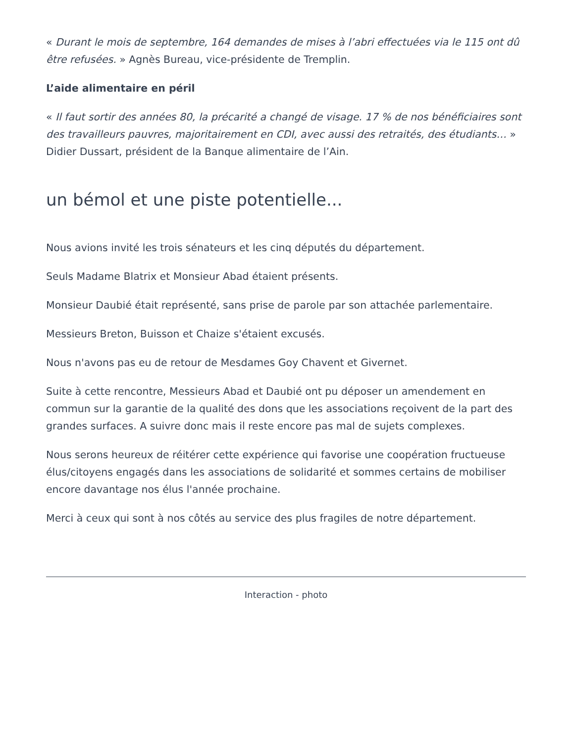« Durant le mois de septembre, 164 demandes de mises à l’abri effectuées via le 115 ont dû être refusées. » Agnès Bureau, vice-présidente de Tremplin.
L’aide alimentaire en péril
« Il faut sortir des années 80, la précarité a changé de visage. 17 % de nos bénéficiaires sont des travailleurs pauvres, majoritairement en CDI, avec aussi des retraités, des étudiants… » Didier Dussart, président de la Banque alimentaire de l’Ain.
un bémol et une piste potentielle...
Nous avions invité les trois sénateurs et les cinq députés du département.
Seuls Madame Blatrix et Monsieur Abad étaient présents.
Monsieur Daubié était représenté, sans prise de parole par son attachée parlementaire.
Messieurs Breton, Buisson et Chaize s'étaient excusés.
Nous n'avons pas eu de retour de Mesdames Goy Chavent et Givernet.
Suite à cette rencontre, Messieurs Abad et Daubié ont pu déposer un amendement en commun sur la garantie de la qualité des dons que les associations reçoivent de la part des grandes surfaces. A suivre donc mais il reste encore pas mal de sujets complexes.
Nous serons heureux de réitérer cette expérience qui favorise une coopération fructueuse élus/citoyens engagés dans les associations de solidarité et sommes certains de mobiliser encore davantage nos élus l'année prochaine.
Merci à ceux qui sont à nos côtés au service des plus fragiles de notre département.
Interaction - photo